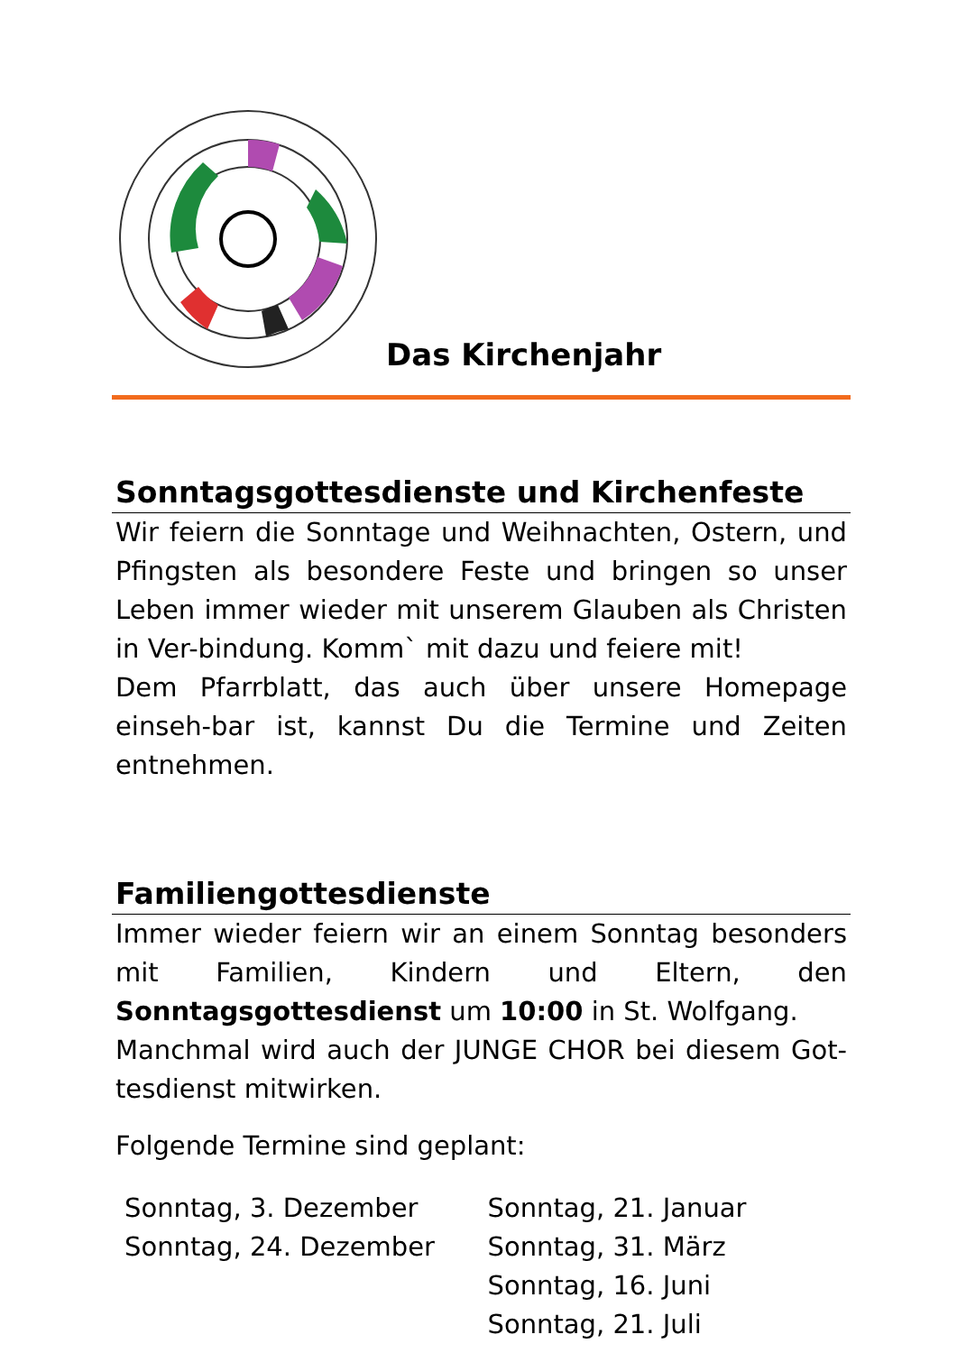Das Kirchenjahr
Sonntagsgottesdienste und Kirchenfeste
Wir feiern die Sonntage und Weihnachten, Ostern, und Pfingsten als besondere Feste und bringen so unser Leben immer wieder mit unserem Glauben als Christen in Ver-bindung. Komm` mit dazu und feiere mit!
Dem Pfarrblatt, das auch über unsere Homepage einseh-bar ist, kannst Du die Termine und Zeiten entnehmen.
Familiengottesdienste
Immer wieder feiern wir an einem Sonntag besonders mit Familien, Kindern und Eltern, den Sonntagsgottesdienst um 10:00 in St. Wolfgang.
Manchmal wird auch der JUNGE CHOR bei diesem Got-tesdienst mitwirken.
Folgende Termine sind geplant:
Sonntag, 3. Dezember
Sonntag, 24. Dezember
Sonntag, 21. Januar
Sonntag, 31. März
Sonntag, 16. Juni
Sonntag, 21. Juli